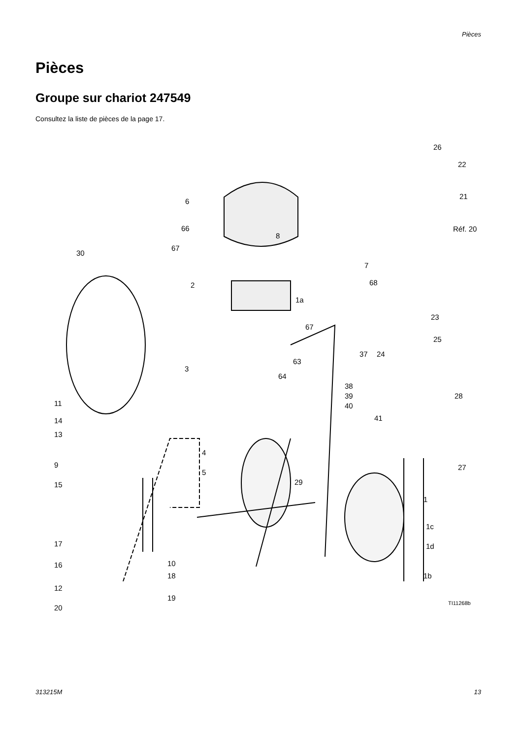Pièces
Pièces
Groupe sur chariot 247549
Consultez la liste de pièces de la page 17.
26
22
21
Réf. 20
6
66
67
30
8
7
68 2
1a
67
23
25
37 24
63
3
64
38
39
40
28
11
41 14
13
4
9 27
5
29 15
1
1c
1d 17
10 16
12
1b 18
19
20
TI11268b
313215M 13